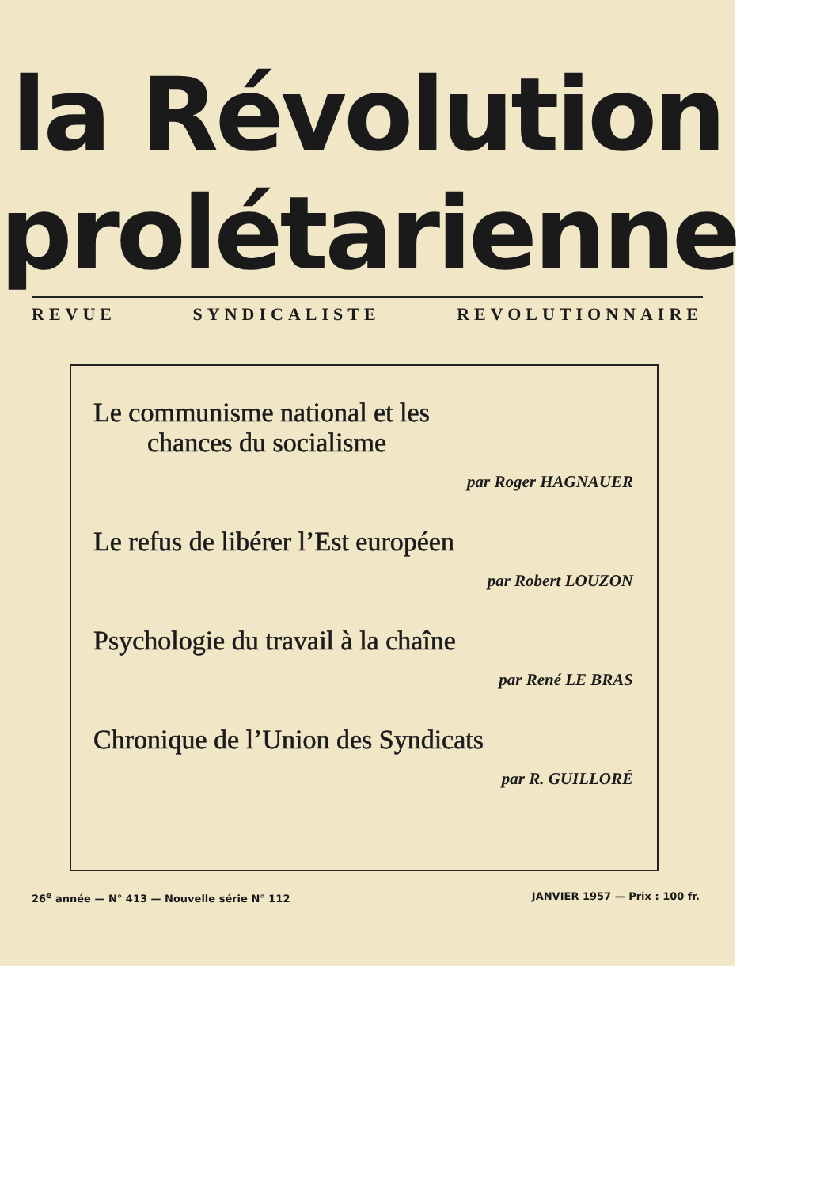la Révolution
prolétarienne
REVUE SYNDICALISTE REVOLUTIONNAIRE
Le communisme national et les
chances du socialisme
par Roger HAGNAUER
Le refus de libérer l’Est européen
par Robert LOUZON
Psychologie du travail à la chaîne
par René LE BRAS
Chronique de l’Union des Syndicats
par R. GUILLORÉ
26<sup>e</sup> année — N° 413 — Nouvelle série N° 112 JANVIER 1957 — Prix : 100 fr.